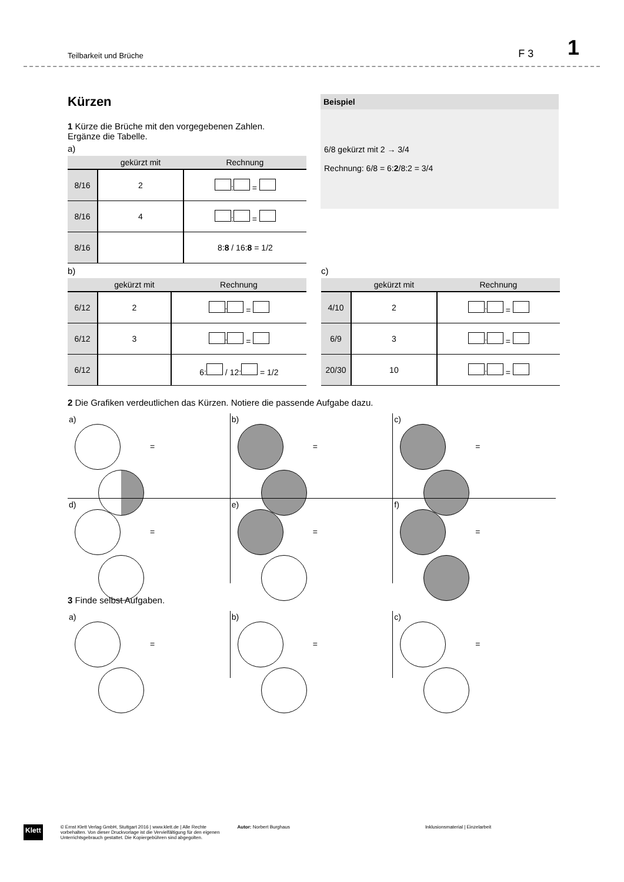Teilbarkeit und Brüche F 3 1
Beispiel
6/8 gekürzt mit 2 → 3/4
Rechnung: 6/8 = 6:2/8:2 = 3/4
Kürzen
1 Kürze die Brüche mit den vorgegebenen Zahlen.
Ergänze die Tabelle.
a)
| | gekürzt mit | Rechnung |
| --- | --- | --- |
| 8/16 | 2 | : = |
| 8/16 | 4 | : = |
| 8/16 | | 8: 8 / 16: 8 = 1/2 |
b)
| | gekürzt mit | Rechnung |
| --- | --- | --- |
| 6/12 | 2 | : = |
| 6/12 | 3 | : = |
| 6/12 | | 6: / 12: = 1/2 |
c)
| | gekürzt mit | Rechnung |
| --- | --- | --- |
| 4/10 | 2 | : = |
| 6/9 | 3 | : = |
| 20/30 | 10 | : = |
2 Die Grafiken verdeutlichen das Kürzen. Notiere die passende Aufgabe dazu.
a)
=
b)
=
c)
=
d)
=
e)
=
f)
=
3 Finde selbst Aufgaben.
a)
=
b)
=
c)
=
Klett © Ernst Klett Verlag GmbH, Stuttgart 2016 | www.klett.de | Alle Rechte
vorbehalten. Von dieser Druckvorlage ist die Vervielfältigung für den eigenen
Unterrichtsgebrauch gestattet. Die Kopiergebühren sind abgegolten. Autor: Norbert Burghaus Inklusionsmaterial | Einzelarbeit